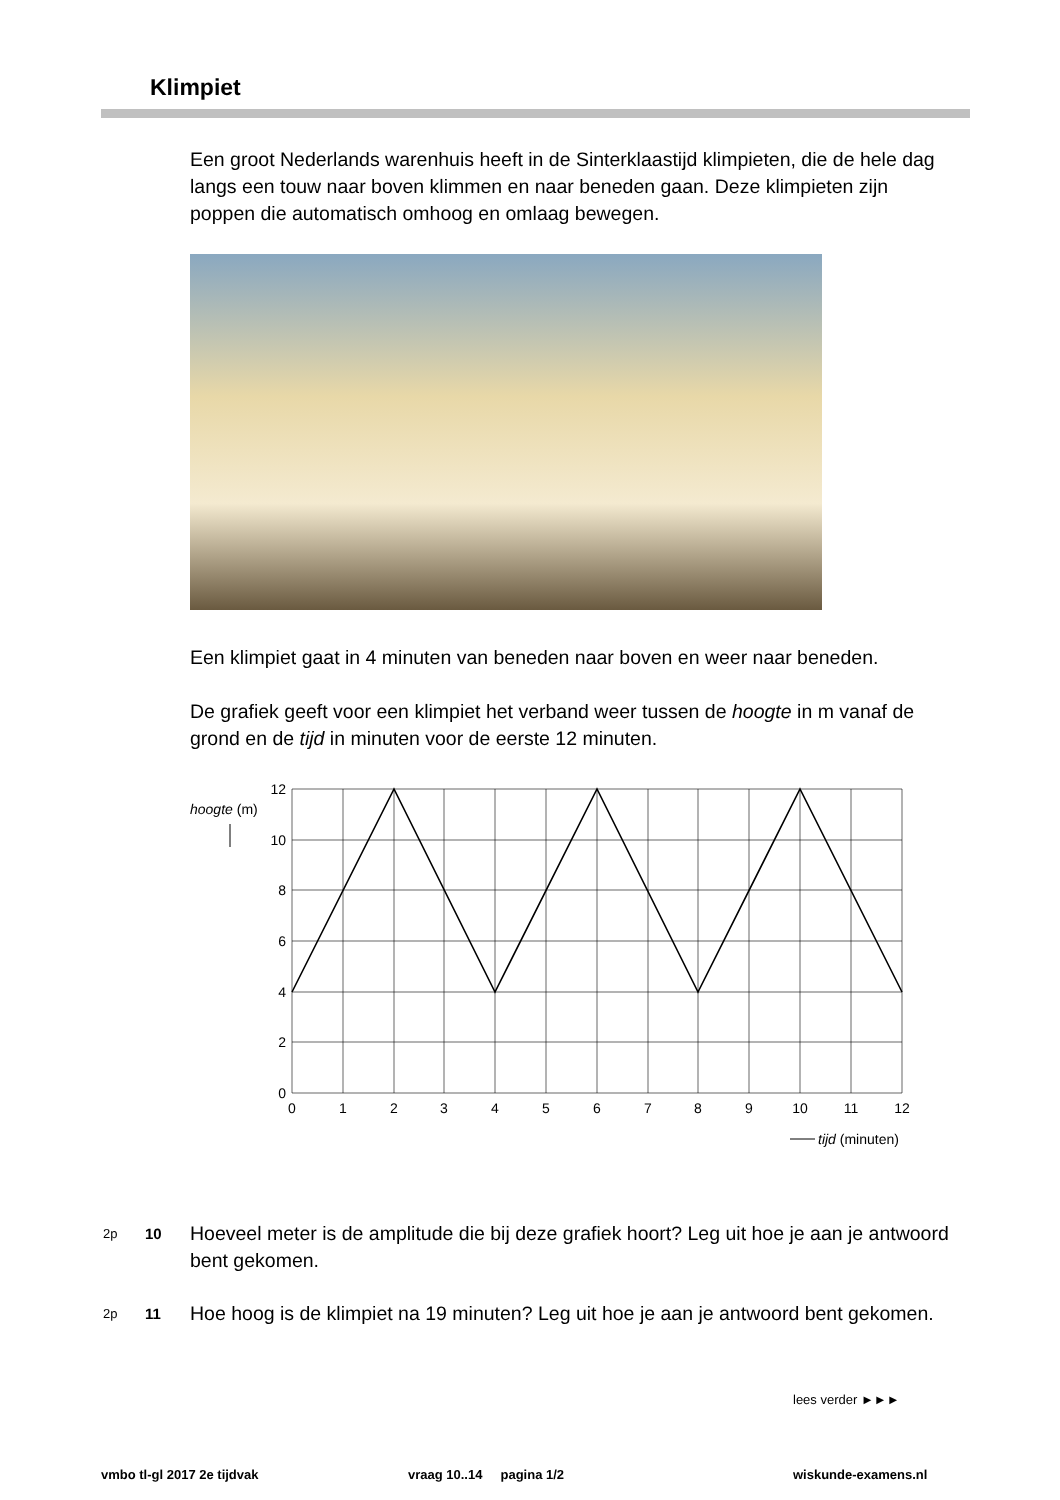Klimpiet
Een groot Nederlands warenhuis heeft in de Sinterklaastijd klimpieten, die de hele dag langs een touw naar boven klimmen en naar beneden gaan. Deze klimpieten zijn poppen die automatisch omhoog en omlaag bewegen.
Een klimpiet gaat in 4 minuten van beneden naar boven en weer naar beneden.
De grafiek geeft voor een klimpiet het verband weer tussen de hoogte in m vanaf de grond en de tijd in minuten voor de eerste 12 minuten.
12
10
8
6
4
2
0
0
1
2
3
4
5
6
7
8
9
10
11
12
hoogte (m)
tijd (minuten)
2p 10 Hoeveel meter is de amplitude die bij deze grafiek hoort? Leg uit hoe je aan je antwoord bent gekomen.
2p 11 Hoe hoog is de klimpiet na 19 minuten? Leg uit hoe je aan je antwoord bent gekomen.
lees verder ►►►
vmbo tl-gl 2017 2e tijdvak vraag 10..14 pagina 1/2 wiskunde-examens.nl